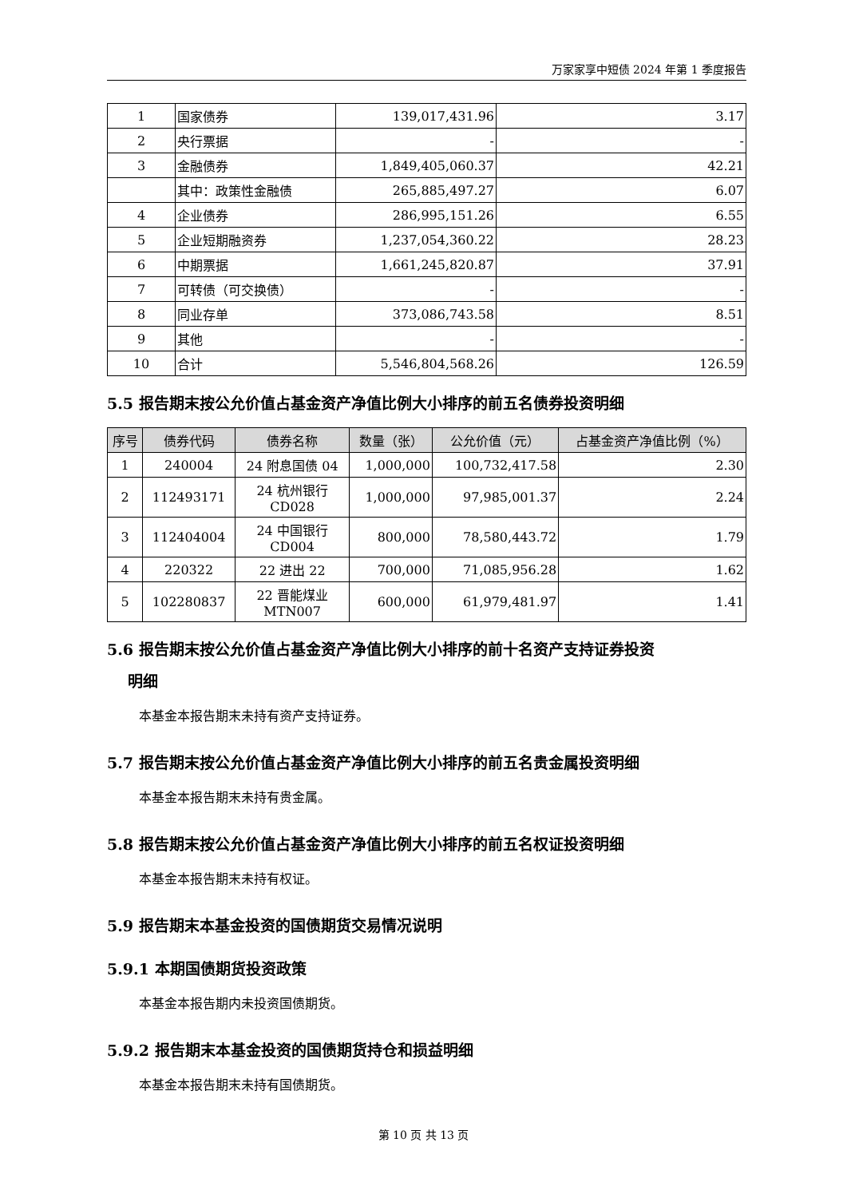万家家享中短债 2024 年第 1 季度报告
| 1 | 国家债券 | 139,017,431.96 | 3.17 |
| 2 | 央行票据 | - | - |
| 3 | 金融债券 | 1,849,405,060.37 | 42.21 |
| | 其中：政策性金融债 | 265,885,497.27 | 6.07 |
| 4 | 企业债券 | 286,995,151.26 | 6.55 |
| 5 | 企业短期融资券 | 1,237,054,360.22 | 28.23 |
| 6 | 中期票据 | 1,661,245,820.87 | 37.91 |
| 7 | 可转债（可交换债） | - | - |
| 8 | 同业存单 | 373,086,743.58 | 8.51 |
| 9 | 其他 | - | - |
| 10 | 合计 | 5,546,804,568.26 | 126.59 |
5.5 报告期末按公允价值占基金资产净值比例大小排序的前五名债券投资明细
| 序号 | 债券代码 | 债券名称 | 数量（张） | 公允价值（元） | 占基金资产净值比例（%） |
| --- | --- | --- | --- | --- | --- |
| 1 | 240004 | 24 附息国债 04 | 1,000,000 | 100,732,417.58 | 2.30 |
| 2 | 112493171 | 24 杭州银行 CD028 | 1,000,000 | 97,985,001.37 | 2.24 |
| 3 | 112404004 | 24 中国银行 CD004 | 800,000 | 78,580,443.72 | 1.79 |
| 4 | 220322 | 22 进出 22 | 700,000 | 71,085,956.28 | 1.62 |
| 5 | 102280837 | 22 晋能煤业 MTN007 | 600,000 | 61,979,481.97 | 1.41 |
5.6 报告期末按公允价值占基金资产净值比例大小排序的前十名资产支持证券投资
明细
本基金本报告期末未持有资产支持证券。
5.7 报告期末按公允价值占基金资产净值比例大小排序的前五名贵金属投资明细
本基金本报告期末未持有贵金属。
5.8 报告期末按公允价值占基金资产净值比例大小排序的前五名权证投资明细
本基金本报告期末未持有权证。
5.9 报告期末本基金投资的国债期货交易情况说明
5.9.1 本期国债期货投资政策
本基金本报告期内未投资国债期货。
5.9.2 报告期末本基金投资的国债期货持仓和损益明细
本基金本报告期末未持有国债期货。
第 10 页 共 13 页